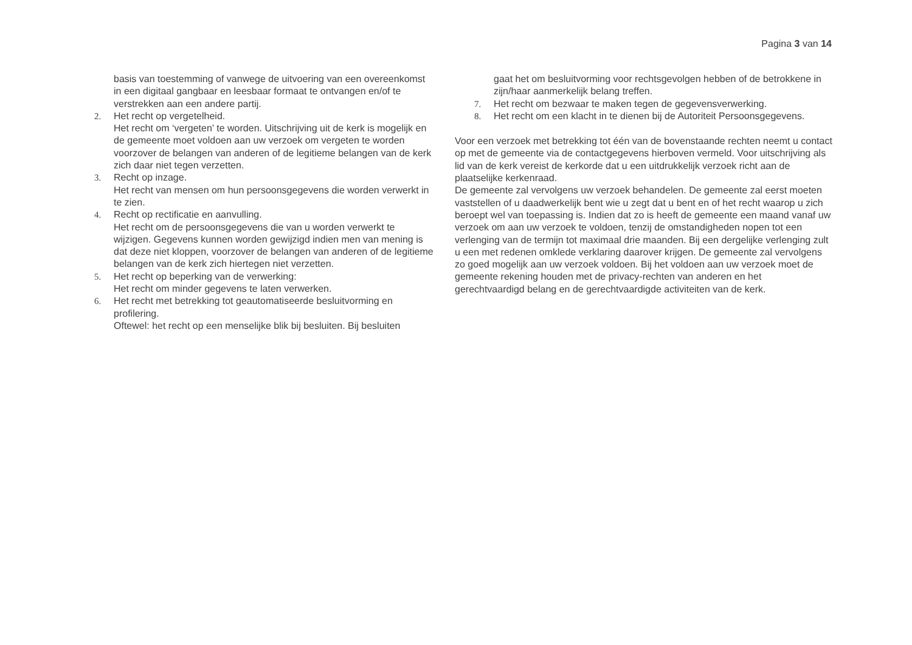Pagina 3 van 14
basis van toestemming of vanwege de uitvoering van een overeenkomst in een digitaal gangbaar en leesbaar formaat te ontvangen en/of te verstrekken aan een andere partij.
2. Het recht op vergetelheid.
Het recht om ‘vergeten’ te worden. Uitschrijving uit de kerk is mogelijk en de gemeente moet voldoen aan uw verzoek om vergeten te worden voorzover de belangen van anderen of de legitieme belangen van de kerk zich daar niet tegen verzetten.
3. Recht op inzage.
Het recht van mensen om hun persoonsgegevens die worden verwerkt in te zien.
4. Recht op rectificatie en aanvulling.
Het recht om de persoonsgegevens die van u worden verwerkt te wijzigen. Gegevens kunnen worden gewijzigd indien men van mening is dat deze niet kloppen, voorzover de belangen van anderen of de legitieme belangen van de kerk zich hiertegen niet verzetten.
5. Het recht op beperking van de verwerking:
Het recht om minder gegevens te laten verwerken.
6. Het recht met betrekking tot geautomatiseerde besluitvorming en profilering.
Oftewel: het recht op een menselijke blik bij besluiten. Bij besluiten
gaat het om besluitvorming voor rechtsgevolgen hebben of de betrokkene in zijn/haar aanmerkelijk belang treffen.
7. Het recht om bezwaar te maken tegen de gegevensverwerking.
8. Het recht om een klacht in te dienen bij de Autoriteit Persoonsgegevens.
Voor een verzoek met betrekking tot één van de bovenstaande rechten neemt u contact op met de gemeente via de contactgegevens hierboven vermeld. Voor uitschrijving als lid van de kerk vereist de kerkorde dat u een uitdrukkelijk verzoek richt aan de plaatselijke kerkenraad.
De gemeente zal vervolgens uw verzoek behandelen. De gemeente zal eerst moeten vaststellen of u daadwerkelijk bent wie u zegt dat u bent en of het recht waarop u zich beroept wel van toepassing is. Indien dat zo is heeft de gemeente een maand vanaf uw verzoek om aan uw verzoek te voldoen, tenzij de omstandigheden nopen tot een verlenging van de termijn tot maximaal drie maanden. Bij een dergelijke verlenging zult u een met redenen omklede verklaring daarover krijgen. De gemeente zal vervolgens zo goed mogelijk aan uw verzoek voldoen. Bij het voldoen aan uw verzoek moet de gemeente rekening houden met de privacy-rechten van anderen en het gerechtvaardigd belang en de gerechtvaardigde activiteiten van de kerk.